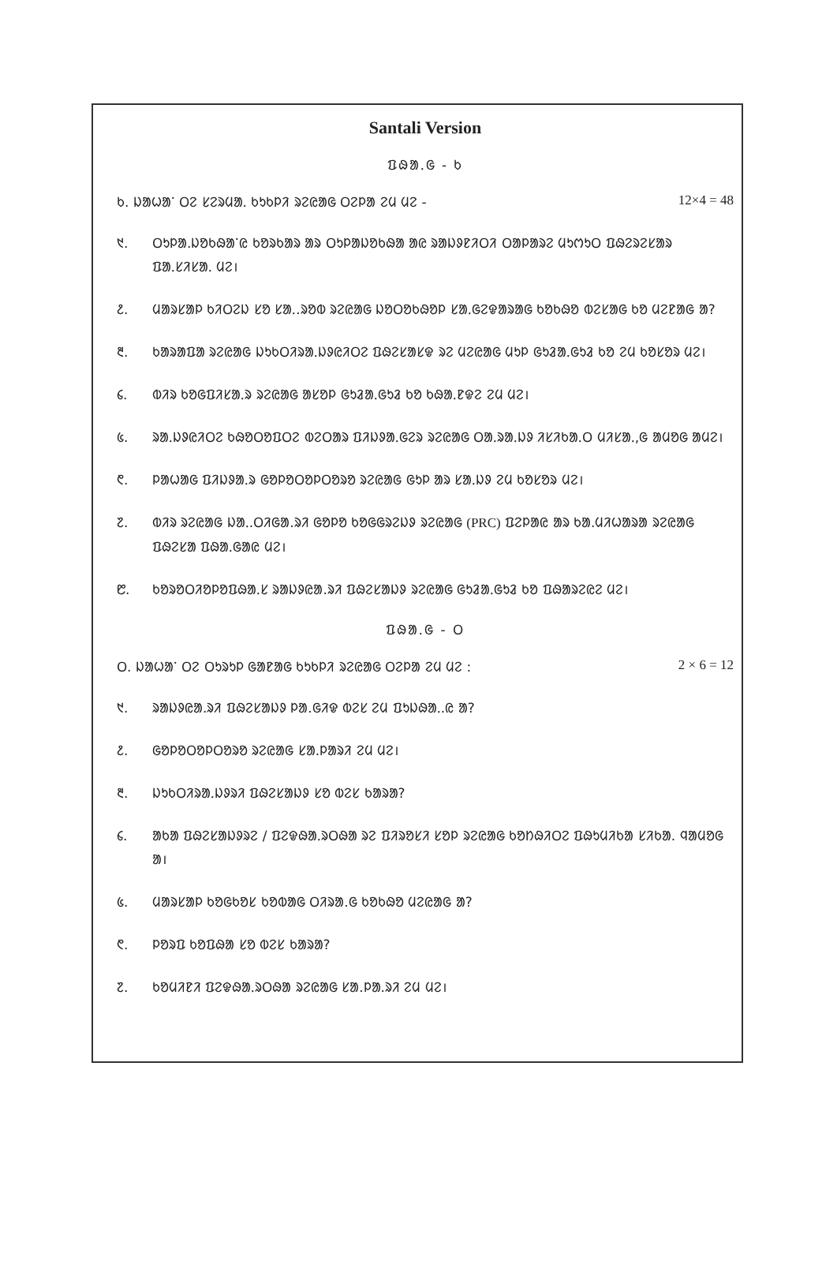Santali Version
ᱯᱷᱟᱹᱜ - ᱠ
ᱠ. ᱡᱟᱦᱟᱸ ᱛᱮ ᱥᱮᱨᱢᱟ. ᱠᱩᱠᱞᱤ ᱨᱮᱭᱟᱜ ᱛᱮᱞᱟ ᱮᱢ ᱢᱮ - 12×4 = 48
᱑. ᱛᱩᱞᱟ.ᱡᱚᱠᱷᱟᱸᱭ ᱠᱚᱨᱠᱟᱨ ᱟᱨ ᱛᱩᱞᱟᱡᱚᱠᱷᱟ ᱟᱭ ᱨᱟᱡᱽᱱᱤᱛᱤ ᱛᱟᱞᱟᱨᱮ ᱢᱩᱬᱩᱛ ᱯᱷᱮᱨᱮᱥᱟᱨ ᱯᱟᱹᱥᱤᱥᱟᱹ ᱢᱮ।
᱒. ᱢᱟᱨᱥᱟᱞ ᱠᱤᱛᱮᱡ ᱥᱚ ᱥᱟᱹ.ᱨᱚᱵ ᱨᱮᱭᱟᱜ ᱡᱚᱛᱚᱠᱷᱚᱞ ᱥᱟᱹᱜᱮᱫᱟᱨᱟᱜ ᱠᱚᱠᱷᱚ ᱵᱮᱥᱟᱜ ᱠᱚ ᱢᱮᱱᱟᱜ ᱟ?
᱓. ᱠᱟᱨᱟᱯᱟ ᱨᱮᱭᱟᱜ ᱡᱩᱠᱛᱤᱨᱟᱹᱡᱽᱭᱤᱛᱮ ᱯᱷᱮᱥᱟᱥᱫ ᱨᱮ ᱢᱮᱭᱟᱜ ᱢᱩᱞ ᱜᱩᱲᱟᱹᱜᱩᱲ ᱠᱚ ᱮᱢ ᱠᱚᱥᱚᱨ ᱢᱮ।
᱔. ᱵᱤᱨ ᱠᱚᱜᱯᱤᱥᱟᱹᱨ ᱨᱮᱭᱟᱜ ᱟᱥᱚᱞ ᱜᱩᱲᱟᱹᱜᱩᱲ ᱠᱚ ᱠᱷᱟᱹᱱᱫᱮ ᱮᱢ ᱢᱮ।
᱕. ᱨᱟᱹᱡᱽᱭᱤᱛᱮ ᱠᱷᱚᱛᱚᱯᱛᱮ ᱵᱮᱛᱟᱨ ᱯᱤᱡᱽᱟᱹᱜᱮᱨ ᱨᱮᱭᱟᱜ ᱛᱟᱹᱨᱟᱹᱡᱽ ᱤᱥᱤᱠᱟᱹᱛ ᱢᱤᱥᱟᱹ,ᱜ ᱟᱢᱚᱜ ᱟᱢᱮ।
᱖. ᱞᱟᱦᱟᱜ ᱯᱤᱡᱽᱟᱹᱨ ᱜᱚᱞᱚᱛᱚᱞᱛᱚᱨᱚ ᱨᱮᱭᱟᱜ ᱜᱩᱞ ᱟᱨ ᱥᱟᱹᱡᱽ ᱮᱢ ᱠᱚᱥᱚᱨ ᱢᱮ।
᱗. ᱵᱤᱨ ᱨᱮᱭᱟᱜ ᱡᱟᱹ.ᱛᱤᱜᱟ.ᱨᱤ ᱜᱚᱞᱚ ᱠᱚᱜᱜᱨᱮᱡᱽ ᱨᱮᱭᱟᱜ (PRC) ᱯᱮᱞᱟᱭ ᱟᱨ ᱠᱟ.ᱢᱤᱦᱟᱨᱟ ᱨᱮᱭᱟᱜ ᱯᱷᱮᱥᱟ ᱯᱷᱟᱹᱜᱟᱭ ᱢᱮ।
᱘. ᱠᱚᱨᱚᱛᱤᱚᱞᱚᱯᱷᱟᱹᱥ ᱨᱟᱡᱽᱭᱟ.ᱨᱤ ᱯᱷᱮᱥᱟᱡᱽ ᱨᱮᱭᱟᱜ ᱜᱩᱲᱟᱹᱜᱩᱲ ᱠᱚ ᱯᱷᱟᱨᱮᱭᱮ ᱢᱮ।
ᱯᱷᱟᱹᱜ - ᱛ
ᱛ. ᱡᱟᱦᱟᱸ ᱛᱮ ᱛᱩᱨᱩᱞ ᱜᱟᱱᱟᱜ ᱠᱩᱠᱞᱤ ᱨᱮᱭᱟᱜ ᱛᱮᱞᱟ ᱮᱢ ᱢᱮ : 2 × 6 = 12
᱑. ᱨᱟᱡᱽᱭᱟ.ᱨᱤ ᱯᱷᱮᱥᱟᱡᱽ ᱞᱟ.ᱜᱤᱫ ᱵᱮᱥ ᱮᱢ ᱯᱩᱡᱷᱟᱹ.ᱭ ᱟ?
᱒. ᱜᱚᱞᱚᱛᱚᱞᱛᱚᱨᱚ ᱨᱮᱭᱟᱜ ᱥᱟ.ᱞᱟᱨᱤ ᱮᱢ ᱢᱮ।
᱓. ᱡᱩᱠᱛᱤᱨᱟᱹᱡᱽᱨᱤ ᱯᱷᱮᱥᱟᱡᱽ ᱥᱚ ᱵᱮᱥ ᱠᱟᱨᱟ?
᱔. ᱟᱠᱟ ᱯᱷᱮᱥᱟᱡᱽᱨᱮ / ᱯᱮᱫᱷᱟᱹᱨᱛᱷᱟ ᱨᱮ ᱯᱤᱨᱚᱥᱤ ᱥᱚᱞ ᱨᱮᱭᱟᱜ ᱠᱚᱴᱷᱤᱛᱮ ᱯᱷᱩᱢᱤᱠᱟ ᱥᱤᱠᱟ. ᱧᱟᱢᱚᱜ ᱟ।
᱕. ᱢᱟᱨᱥᱟᱞ ᱠᱚᱜᱠᱚᱥ ᱠᱚᱵᱟᱜ ᱛᱤᱨᱟ.ᱜ ᱠᱚᱠᱷᱚ ᱢᱮᱭᱟᱜ ᱟ?
᱖. ᱞᱚᱨᱯ ᱠᱚᱯᱷᱟ ᱥᱚ ᱵᱮᱥ ᱠᱟᱨᱟ?
᱗. ᱠᱚᱢᱤᱱᱤ ᱯᱮᱫᱷᱟᱹᱨᱛᱷᱟ ᱨᱮᱭᱟᱜ ᱥᱟ.ᱞᱟ.ᱨᱤ ᱮᱢ ᱢᱮ।